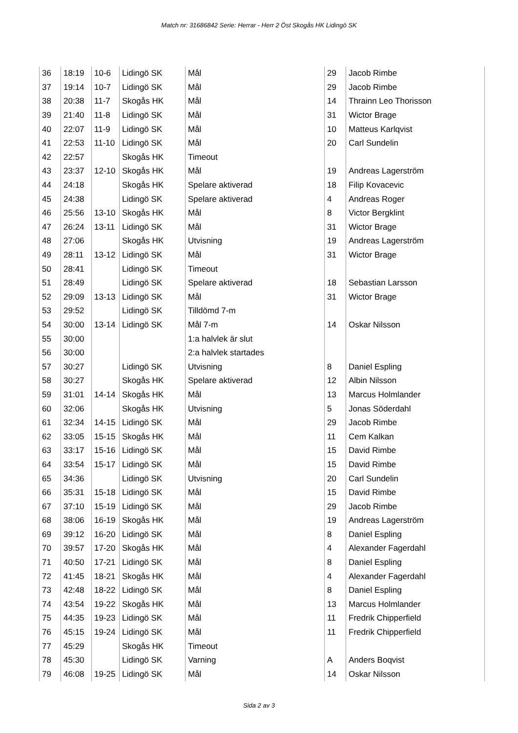Match nr: 31686842 Serie: Herrar - Herr 2 Öst Skogås HK Lidingö SK
| 36 | 18:19 | 10-6 | Lidingö SK | Mål | 29 | Jacob Rimbe |
| 37 | 19:14 | 10-7 | Lidingö SK | Mål | 29 | Jacob Rimbe |
| 38 | 20:38 | 11-7 | Skogås HK | Mål | 14 | Thrainn Leo Thorisson |
| 39 | 21:40 | 11-8 | Lidingö SK | Mål | 31 | Wictor Brage |
| 40 | 22:07 | 11-9 | Lidingö SK | Mål | 10 | Matteus Karlqvist |
| 41 | 22:53 | 11-10 | Lidingö SK | Mål | 20 | Carl Sundelin |
| 42 | 22:57 | | Skogås HK | Timeout | | |
| 43 | 23:37 | 12-10 | Skogås HK | Mål | 19 | Andreas Lagerström |
| 44 | 24:18 | | Skogås HK | Spelare aktiverad | 18 | Filip Kovacevic |
| 45 | 24:38 | | Lidingö SK | Spelare aktiverad | 4 | Andreas Roger |
| 46 | 25:56 | 13-10 | Skogås HK | Mål | 8 | Victor Bergklint |
| 47 | 26:24 | 13-11 | Lidingö SK | Mål | 31 | Wictor Brage |
| 48 | 27:06 | | Skogås HK | Utvisning | 19 | Andreas Lagerström |
| 49 | 28:11 | 13-12 | Lidingö SK | Mål | 31 | Wictor Brage |
| 50 | 28:41 | | Lidingö SK | Timeout | | |
| 51 | 28:49 | | Lidingö SK | Spelare aktiverad | 18 | Sebastian Larsson |
| 52 | 29:09 | 13-13 | Lidingö SK | Mål | 31 | Wictor Brage |
| 53 | 29:52 | | Lidingö SK | Tilldömd 7-m | | |
| 54 | 30:00 | 13-14 | Lidingö SK | Mål 7-m | 14 | Oskar Nilsson |
| 55 | 30:00 | | | 1:a halvlek är slut | | |
| 56 | 30:00 | | | 2:a halvlek startades | | |
| 57 | 30:27 | | Lidingö SK | Utvisning | 8 | Daniel Espling |
| 58 | 30:27 | | Skogås HK | Spelare aktiverad | 12 | Albin Nilsson |
| 59 | 31:01 | 14-14 | Skogås HK | Mål | 13 | Marcus Holmlander |
| 60 | 32:06 | | Skogås HK | Utvisning | 5 | Jonas Söderdahl |
| 61 | 32:34 | 14-15 | Lidingö SK | Mål | 29 | Jacob Rimbe |
| 62 | 33:05 | 15-15 | Skogås HK | Mål | 11 | Cem Kalkan |
| 63 | 33:17 | 15-16 | Lidingö SK | Mål | 15 | David Rimbe |
| 64 | 33:54 | 15-17 | Lidingö SK | Mål | 15 | David Rimbe |
| 65 | 34:36 | | Lidingö SK | Utvisning | 20 | Carl Sundelin |
| 66 | 35:31 | 15-18 | Lidingö SK | Mål | 15 | David Rimbe |
| 67 | 37:10 | 15-19 | Lidingö SK | Mål | 29 | Jacob Rimbe |
| 68 | 38:06 | 16-19 | Skogås HK | Mål | 19 | Andreas Lagerström |
| 69 | 39:12 | 16-20 | Lidingö SK | Mål | 8 | Daniel Espling |
| 70 | 39:57 | 17-20 | Skogås HK | Mål | 4 | Alexander Fagerdahl |
| 71 | 40:50 | 17-21 | Lidingö SK | Mål | 8 | Daniel Espling |
| 72 | 41:45 | 18-21 | Skogås HK | Mål | 4 | Alexander Fagerdahl |
| 73 | 42:48 | 18-22 | Lidingö SK | Mål | 8 | Daniel Espling |
| 74 | 43:54 | 19-22 | Skogås HK | Mål | 13 | Marcus Holmlander |
| 75 | 44:35 | 19-23 | Lidingö SK | Mål | 11 | Fredrik Chipperfield |
| 76 | 45:15 | 19-24 | Lidingö SK | Mål | 11 | Fredrik Chipperfield |
| 77 | 45:29 | | Skogås HK | Timeout | | |
| 78 | 45:30 | | Lidingö SK | Varning | A | Anders Boqvist |
| 79 | 46:08 | 19-25 | Lidingö SK | Mål | 14 | Oskar Nilsson |
Sida 2 av 3